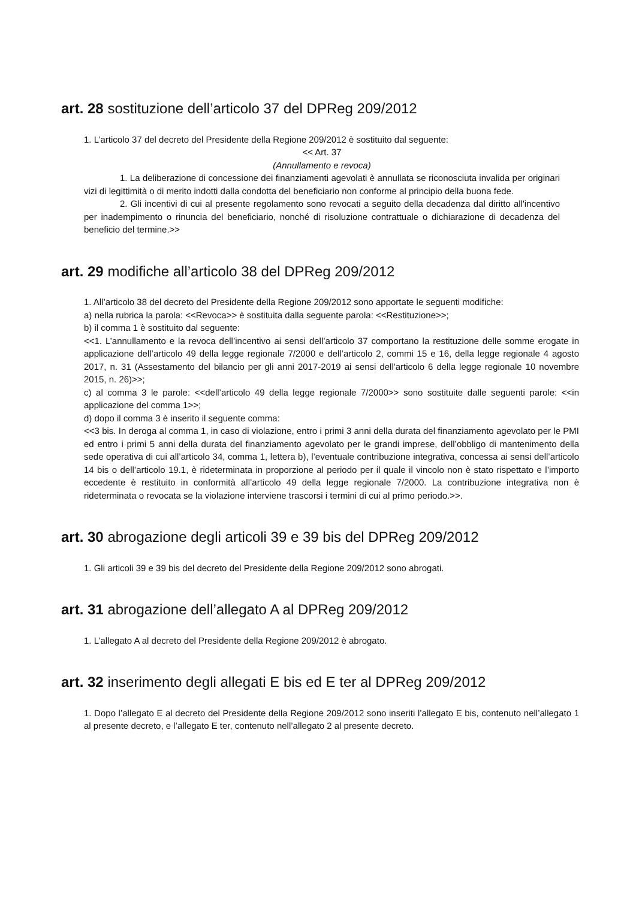art. 28 sostituzione dell’articolo 37 del DPReg 209/2012
1. L’articolo 37 del decreto del Presidente della Regione 209/2012 è sostituito dal seguente:
<< Art. 37
(Annullamento e revoca)
1. La deliberazione di concessione dei finanziamenti agevolati è annullata se riconosciuta invalida per originari vizi di legittimità o di merito indotti dalla condotta del beneficiario non conforme al principio della buona fede.
2. Gli incentivi di cui al presente regolamento sono revocati a seguito della decadenza dal diritto all'incentivo per inadempimento o rinuncia del beneficiario, nonché di risoluzione contrattuale o dichiarazione di decadenza del beneficio del termine.>>
art. 29 modifiche all’articolo 38 del DPReg 209/2012
1. All’articolo 38 del decreto del Presidente della Regione 209/2012 sono apportate le seguenti modifiche:
a) nella rubrica la parola: <<Revoca>> è sostituita dalla seguente parola: <<Restituzione>>;
b) il comma 1 è sostituito dal seguente:
<<1. L’annullamento e la revoca dell’incentivo ai sensi dell’articolo 37 comportano la restituzione delle somme erogate in applicazione dell’articolo 49 della legge regionale 7/2000 e dell’articolo 2, commi 15 e 16, della legge regionale 4 agosto 2017, n. 31 (Assestamento del bilancio per gli anni 2017-2019 ai sensi dell'articolo 6 della legge regionale 10 novembre 2015, n. 26)>>;
c) al comma 3 le parole: <<dell’articolo 49 della legge regionale 7/2000>> sono sostituite dalle seguenti parole: <<in applicazione del comma 1>>;
d) dopo il comma 3 è inserito il seguente comma:
<<3 bis. In deroga al comma 1, in caso di violazione, entro i primi 3 anni della durata del finanziamento agevolato per le PMI ed entro i primi 5 anni della durata del finanziamento agevolato per le grandi imprese, dell’obbligo di mantenimento della sede operativa di cui all’articolo 34, comma 1, lettera b), l’eventuale contribuzione integrativa, concessa ai sensi dell’articolo 14 bis o dell’articolo 19.1, è rideterminata in proporzione al periodo per il quale il vincolo non è stato rispettato e l’importo eccedente è restituito in conformità all’articolo 49 della legge regionale 7/2000. La contribuzione integrativa non è rideterminata o revocata se la violazione interviene trascorsi i termini di cui al primo periodo.>>.
art. 30 abrogazione degli articoli 39 e 39 bis del DPReg 209/2012
1. Gli articoli 39 e 39 bis del decreto del Presidente della Regione 209/2012 sono abrogati.
art. 31 abrogazione dell’allegato A al DPReg 209/2012
1. L’allegato A al decreto del Presidente della Regione 209/2012 è abrogato.
art. 32 inserimento degli allegati E bis ed E ter al DPReg 209/2012
1. Dopo l’allegato E al decreto del Presidente della Regione 209/2012 sono inseriti l’allegato E bis, contenuto nell’allegato 1 al presente decreto, e l’allegato E ter, contenuto nell’allegato 2 al presente decreto.